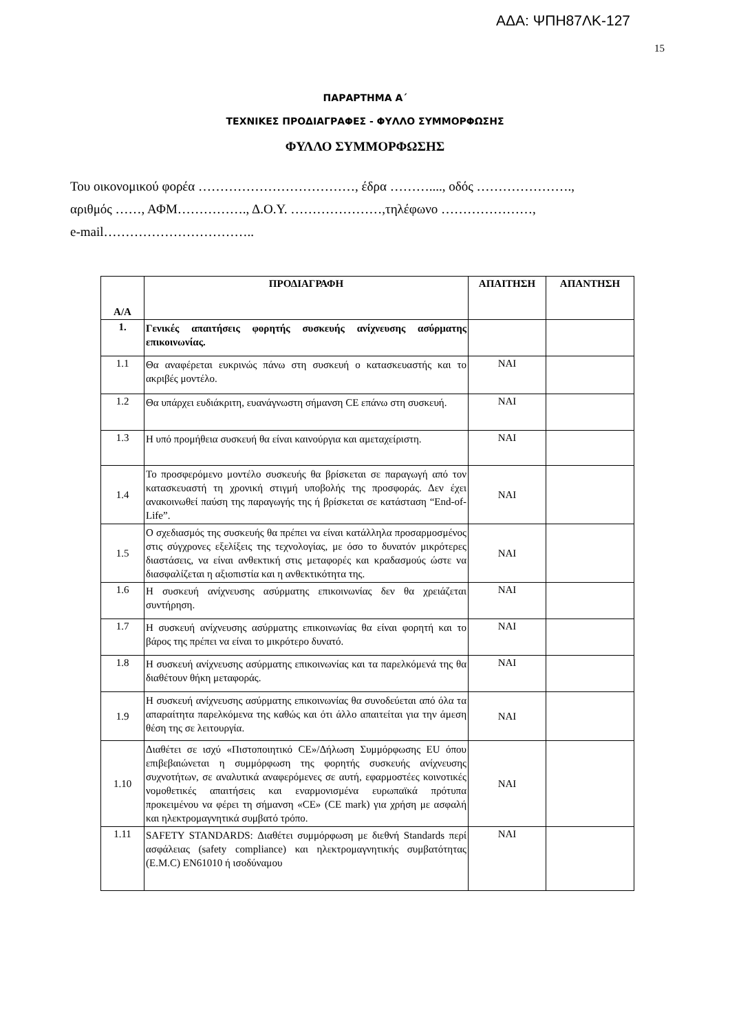ΑΔΑ: ΨΠΗ87ΛΚ-127
15
ΠΑΡΑΡΤΗΜΑ Α΄
ΤΕΧΝΙΚΕΣ ΠΡΟΔΙΑΓΡΑΦΕΣ - ΦΥΛΛΟ ΣΥΜΜΟΡΦΩΣΗΣ
ΦΥΛΛΟ ΣΥΜΜΟΡΦΩΣΗΣ
Του οικονομικού φορέα ………………………………, έδρα ………...., οδός ………………….,
αριθμός ……, ΑΦΜ……………., Δ.Ο.Υ. …………………,τηλέφωνο …………………,
e-mail……………………………..
| Α/Α | ΠΡΟΔΙΑΓΡΑΦΗ | ΑΠΑΙΤΗΣΗ | ΑΠΑΝΤΗΣΗ |
| --- | --- | --- | --- |
| 1. | Γενικές απαιτήσεις φορητής συσκευής ανίχνευσης ασύρματης επικοινωνίας. | | |
| 1.1 | Θα αναφέρεται ευκρινώς πάνω στη συσκευή ο κατασκευαστής και το ακριβές μοντέλο. | ΝΑΙ | |
| 1.2 | Θα υπάρχει ευδιάκριτη, ευανάγνωστη σήμανση CE επάνω στη συσκευή. | ΝΑΙ | |
| 1.3 | Η υπό προμήθεια συσκευή θα είναι καινούργια και αμεταχείριστη. | ΝΑΙ | |
| 1.4 | Το προσφερόμενο μοντέλο συσκευής θα βρίσκεται σε παραγωγή από τον κατασκευαστή τη χρονική στιγμή υποβολής της προσφοράς. Δεν έχει ανακοινωθεί παύση της παραγωγής της ή βρίσκεται σε κατάσταση “End-of-Life”. | ΝΑΙ | |
| 1.5 | Ο σχεδιασμός της συσκευής θα πρέπει να είναι κατάλληλα προσαρμοσμένος στις σύγχρονες εξελίξεις της τεχνολογίας, με όσο το δυνατόν μικρότερες διαστάσεις, να είναι ανθεκτική στις μεταφορές και κραδασμούς ώστε να διασφαλίζεται η αξιοπιστία και η ανθεκτικότητα της. | ΝΑΙ | |
| 1.6 | Η συσκευή ανίχνευσης ασύρματης επικοινωνίας δεν θα χρειάζεται συντήρηση. | ΝΑΙ | |
| 1.7 | Η συσκευή ανίχνευσης ασύρματης επικοινωνίας θα είναι φορητή και το βάρος της πρέπει να είναι το μικρότερο δυνατό. | ΝΑΙ | |
| 1.8 | Η συσκευή ανίχνευσης ασύρματης επικοινωνίας και τα παρελκόμενά της θα διαθέτουν θήκη μεταφοράς. | ΝΑΙ | |
| 1.9 | Η συσκευή ανίχνευσης ασύρματης επικοινωνίας θα συνοδεύεται από όλα τα απαραίτητα παρελκόμενα της καθώς και ότι άλλο απαιτείται για την άμεση θέση της σε λειτουργία. | ΝΑΙ | |
| 1.10 | Διαθέτει σε ισχύ «Πιστοποιητικό CE»/Δήλωση Συμμόρφωσης EU όπου επιβεβαιώνεται η συμμόρφωση της φορητής συσκευής ανίχνευσης συχνοτήτων, σε αναλυτικά αναφερόμενες σε αυτή, εφαρμοστέες κοινοτικές νομοθετικές απαιτήσεις και εναρμονισμένα ευρωπαϊκά πρότυπα προκειμένου να φέρει τη σήμανση «CE» (CE mark) για χρήση με ασφαλή και ηλεκτρομαγνητικά συμβατό τρόπο. | ΝΑΙ | |
| 1.11 | SAFETY STANDARDS: Διαθέτει συμμόρφωση με διεθνή Standards περί ασφάλειας (safety compliance) και ηλεκτρομαγνητικής συμβατότητας (E.M.C) EN61010 ή ισοδύναμου | ΝΑΙ | |